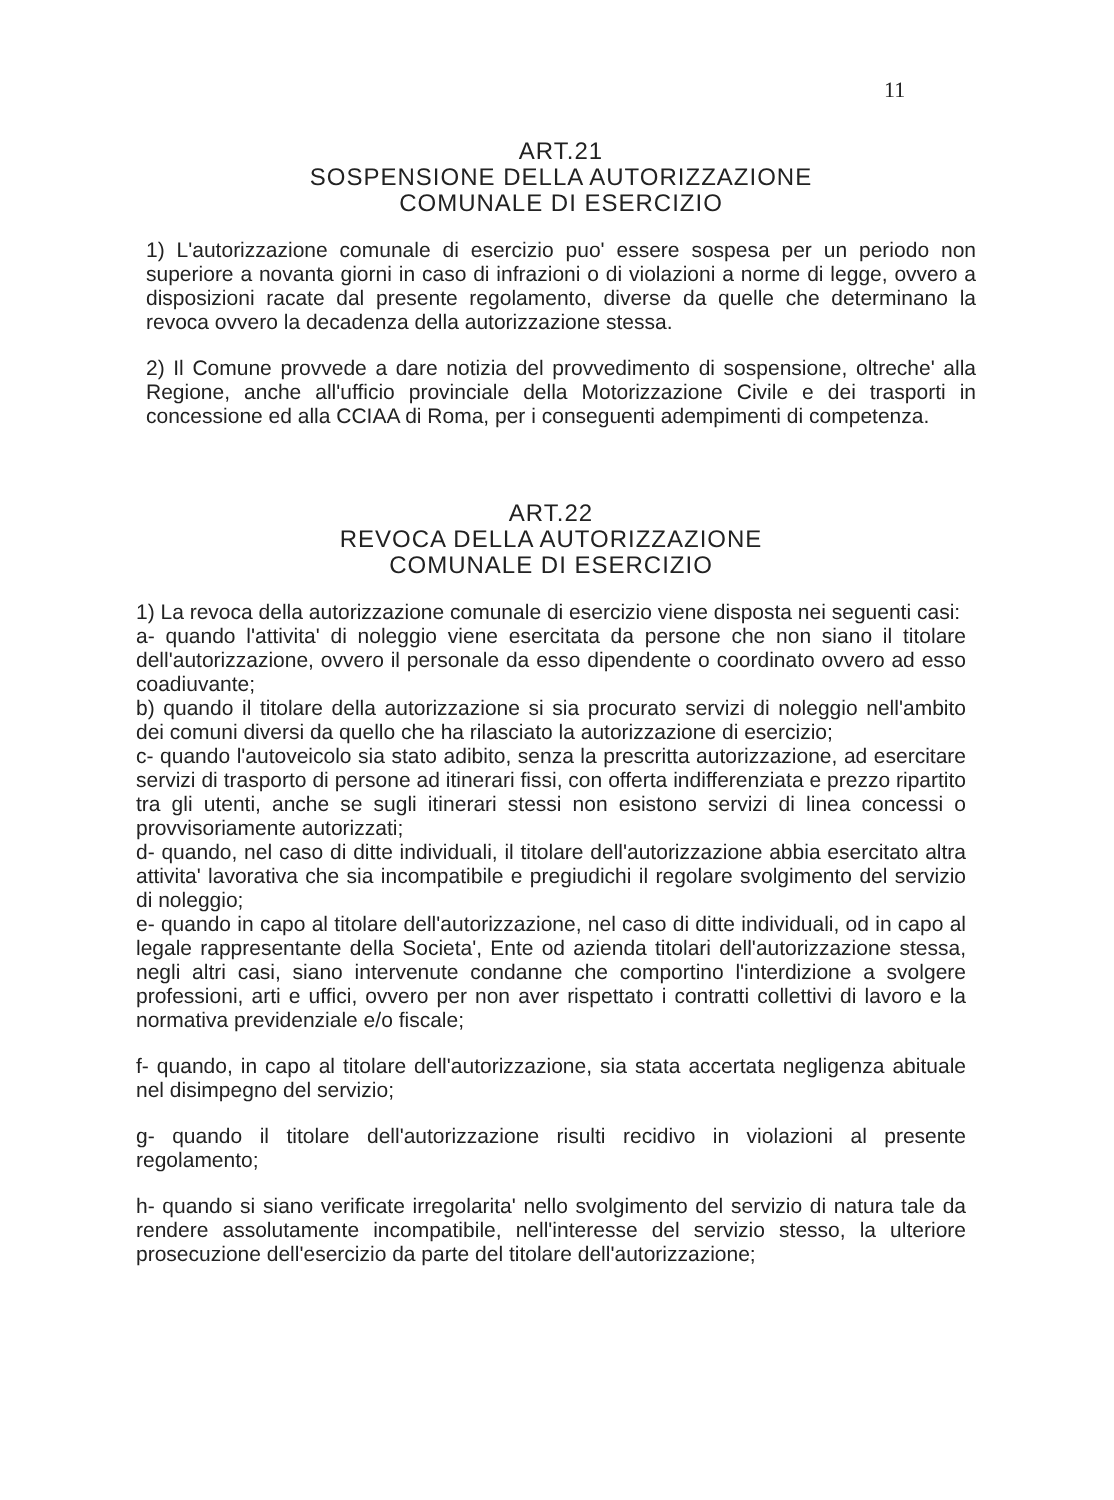11
ART.21
SOSPENSIONE DELLA AUTORIZZAZIONE
COMUNALE DI ESERCIZIO
1) L'autorizzazione comunale di esercizio puo' essere sospesa per un periodo non superiore a novanta giorni in caso di infrazioni o di violazioni a norme di legge, ovvero a disposizioni racate dal presente regolamento, diverse da quelle che determinano la revoca ovvero la decadenza della autorizzazione stessa.
2) Il Comune provvede a dare notizia del provvedimento di sospensione, oltreche' alla Regione, anche all'ufficio provinciale della Motorizzazione Civile e dei trasporti in concessione ed alla CCIAA di Roma, per i conseguenti adempimenti di competenza.
ART.22
REVOCA DELLA AUTORIZZAZIONE
COMUNALE DI ESERCIZIO
1) La revoca della autorizzazione comunale di esercizio viene disposta nei seguenti casi:
a- quando l'attivita' di noleggio viene esercitata da persone che non siano il titolare dell'autorizzazione, ovvero il personale da esso dipendente o coordinato ovvero ad esso coadiuvante;
b) quando il titolare della autorizzazione si sia procurato servizi di noleggio nell'ambito dei comuni diversi da quello che ha rilasciato la autorizzazione di esercizio;
c- quando l'autoveicolo sia stato adibito, senza la prescritta autorizzazione, ad esercitare servizi di trasporto di persone ad itinerari fissi, con offerta indifferenziata e prezzo ripartito tra gli utenti, anche se sugli itinerari stessi non esistono servizi di linea concessi o provvisoriamente autorizzati;
d- quando, nel caso di ditte individuali, il titolare dell'autorizzazione abbia esercitato altra attivita' lavorativa che sia incompatibile e pregiudichi il regolare svolgimento del servizio di noleggio;
e- quando in capo al titolare dell'autorizzazione, nel caso di ditte individuali, od in capo al legale rappresentante della Societa', Ente od azienda titolari dell'autorizzazione stessa, negli altri casi, siano intervenute condanne che comportino l'interdizione a svolgere professioni, arti e uffici, ovvero per non aver rispettato i contratti collettivi di lavoro e la normativa previdenziale e/o fiscale;
f- quando, in capo al titolare dell'autorizzazione, sia stata accertata negligenza abituale nel disimpegno del servizio;
g- quando il titolare dell'autorizzazione risulti recidivo in violazioni al presente regolamento;
h- quando si siano verificate irregolarita' nello svolgimento del servizio di natura tale da rendere assolutamente incompatibile, nell'interesse del servizio stesso, la ulteriore prosecuzione dell'esercizio da parte del titolare dell'autorizzazione;